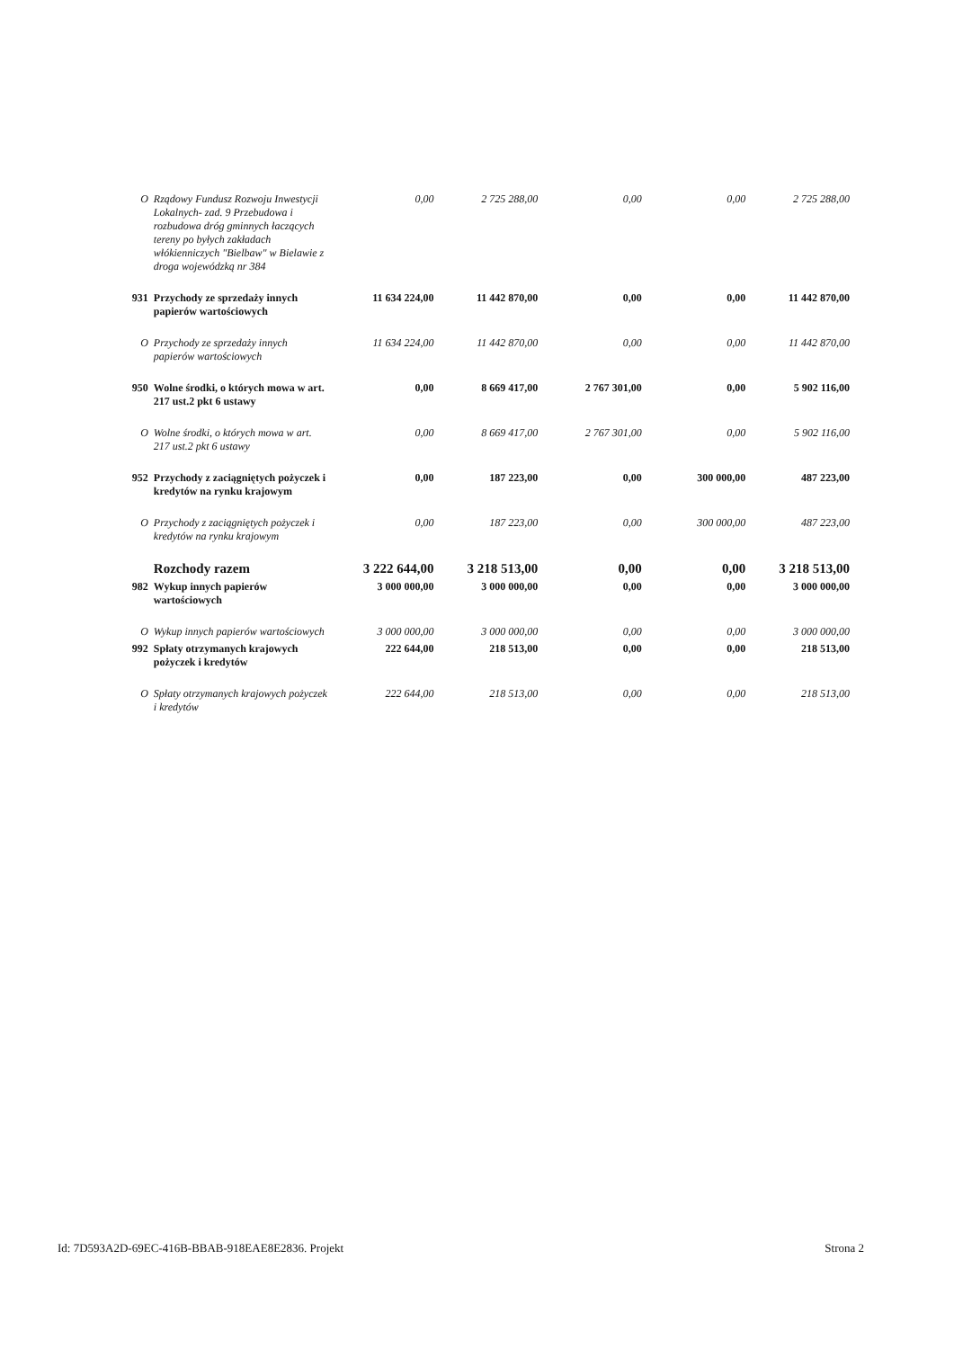| O | Rządowy Fundusz Rozwoju Inwestycji Lokalnych- zad. 9 Przebudowa i rozbudowa dróg gminnych łaczących tereny po byłych zakładach włókienniczych "Bielbaw" w Bielawie z droga wojewódzką nr 384 | 0,00 | 2 725 288,00 | 0,00 | 0,00 | 2 725 288,00 |
| 931 | Przychody ze sprzedaży innych papierów wartościowych | 11 634 224,00 | 11 442 870,00 | 0,00 | 0,00 | 11 442 870,00 |
| O | Przychody ze sprzedaży innych papierów wartościowych | 11 634 224,00 | 11 442 870,00 | 0,00 | 0,00 | 11 442 870,00 |
| 950 | Wolne środki, o których mowa w art. 217 ust.2 pkt 6 ustawy | 0,00 | 8 669 417,00 | 2 767 301,00 | 0,00 | 5 902 116,00 |
| O | Wolne środki, o których mowa w art. 217 ust.2 pkt 6 ustawy | 0,00 | 8 669 417,00 | 2 767 301,00 | 0,00 | 5 902 116,00 |
| 952 | Przychody z zaciągniętych pożyczek i kredytów na rynku krajowym | 0,00 | 187 223,00 | 0,00 | 300 000,00 | 487 223,00 |
| O | Przychody z zaciągniętych pożyczek i kredytów na rynku krajowym | 0,00 | 187 223,00 | 0,00 | 300 000,00 | 487 223,00 |
| | Rozchody razem | 3 222 644,00 | 3 218 513,00 | 0,00 | 0,00 | 3 218 513,00 |
| 982 | Wykup innych papierów wartościowych | 3 000 000,00 | 3 000 000,00 | 0,00 | 0,00 | 3 000 000,00 |
| O | Wykup innych papierów wartościowych | 3 000 000,00 | 3 000 000,00 | 0,00 | 0,00 | 3 000 000,00 |
| 992 | Spłaty otrzymanych krajowych pożyczek i kredytów | 222 644,00 | 218 513,00 | 0,00 | 0,00 | 218 513,00 |
| O | Spłaty otrzymanych krajowych pożyczek i kredytów | 222 644,00 | 218 513,00 | 0,00 | 0,00 | 218 513,00 |
Id: 7D593A2D-69EC-416B-BBAB-918EAE8E2836. Projekt Strona 2